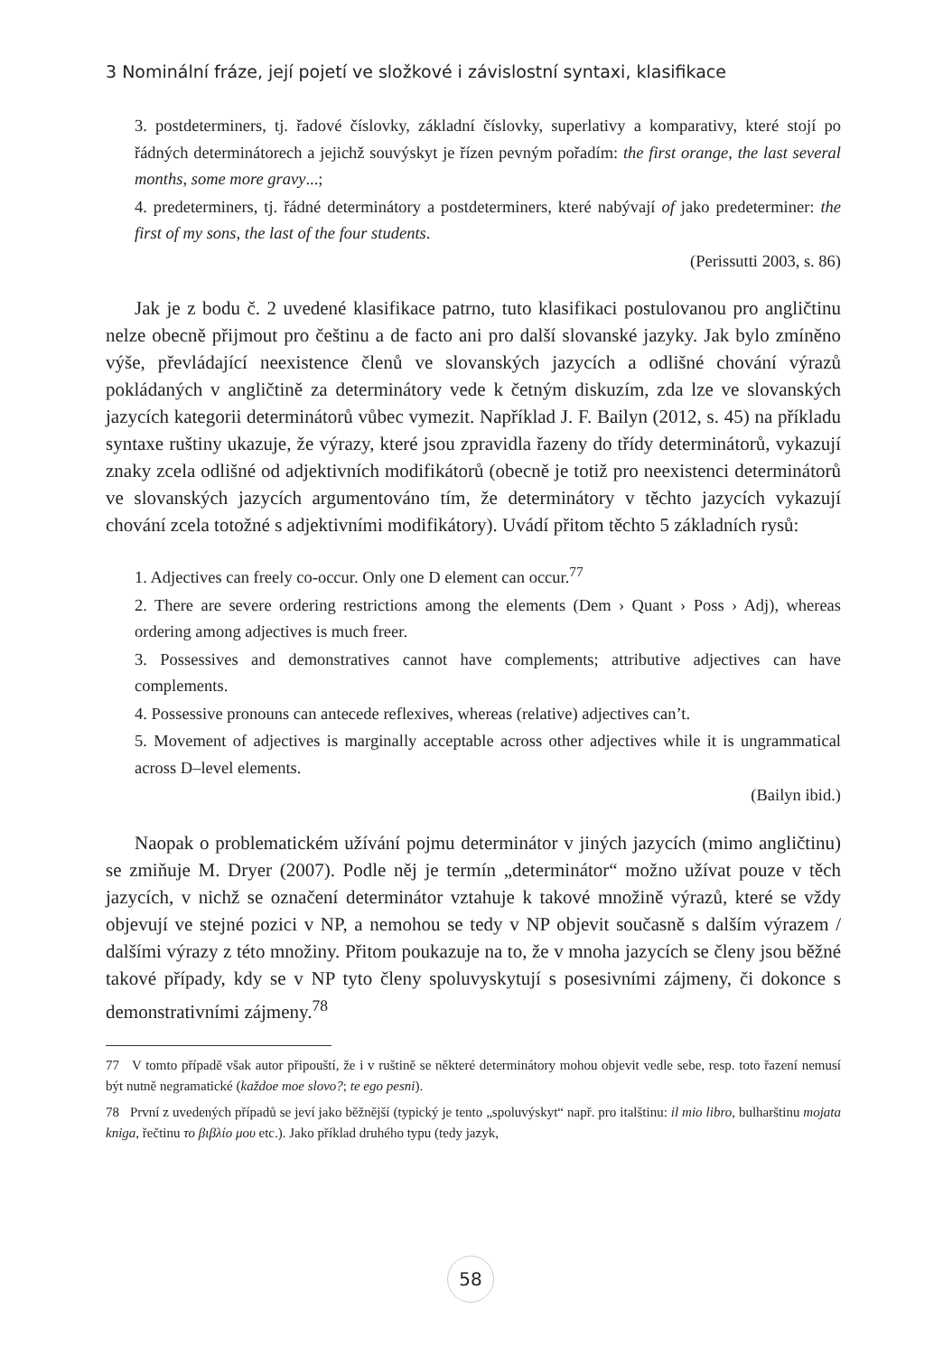3 Nominální fráze, její pojetí ve složkové i závislostní syntaxi, klasifikace
3. postdeterminers, tj. řadové číslovky, základní číslovky, superlativy a komparativy, které stojí po řádných determinátorech a jejichž souvýskyt je řízen pevným pořadím: the first orange, the last several months, some more gravy...;
4. predeterminers, tj. řádné determinátory a postdeterminers, které nabývají of jako predeterminer: the first of my sons, the last of the four students.
(Perissutti 2003, s. 86)
Jak je z bodu č. 2 uvedené klasifikace patrno, tuto klasifikaci postulovanou pro angličtinu nelze obecně přijmout pro češtinu a de facto ani pro další slovanské jazyky. Jak bylo zmíněno výše, převládající neexistence členů ve slovanských jazycích a odlišné chování výrazů pokládaných v angličtině za determinátory vede k četným diskuzím, zda lze ve slovanských jazycích kategorii determinátorů vůbec vymezit. Například J. F. Bailyn (2012, s. 45) na příkladu syntaxe ruštiny ukazuje, že výrazy, které jsou zpravidla řazeny do třídy determinátorů, vykazují znaky zcela odlišné od adjektivních modifikátorů (obecně je totiž pro neexistenci determinátorů ve slovanských jazycích argumentováno tím, že determinátory v těchto jazycích vykazují chování zcela totožné s adjektivními modifikátory). Uvádí přitom těchto 5 základních rysů:
1. Adjectives can freely co-occur. Only one D element can occur.<sup>77</sup>
2. There are severe ordering restrictions among the elements (Dem › Quant › Poss › Adj), whereas ordering among adjectives is much freer.
3. Possessives and demonstratives cannot have complements; attributive adjectives can have complements.
4. Possessive pronouns can antecede reflexives, whereas (relative) adjectives can’t.
5. Movement of adjectives is marginally acceptable across other adjectives while it is ungrammatical across D–level elements.
(Bailyn ibid.)
Naopak o problematickém užívání pojmu determinátor v jiných jazycích (mimo angličtinu) se zmiňuje M. Dryer (2007). Podle něj je termín „determinátor“ možno užívat pouze v těch jazycích, v nichž se označení determinátor vztahuje k takové množině výrazů, které se vždy objevují ve stejné pozici v NP, a nemohou se tedy v NP objevit současně s dalším výrazem / dalšími výrazy z této množiny. Přitom poukazuje na to, že v mnoha jazycích se členy jsou běžné takové případy, kdy se v NP tyto členy spoluvyskytují s posesivními zájmeny, či dokonce s demonstrativními zájmeny.<sup>78</sup>
77 V tomto případě však autor připouští, že i v ruštině se některé determinátory mohou objevit vedle sebe, resp. toto řazení nemusí být nutně negramatické (každoe moe slovo?; te ego pesni).
78 První z uvedených případů se jeví jako běžnější (typický je tento „spoluvýskyt“ např. pro italštinu: il mio libro, bulharštinu mojata kniga, řečtinu το βιβλίο μου etc.). Jako příklad druhého typu (tedy jazyk,
58